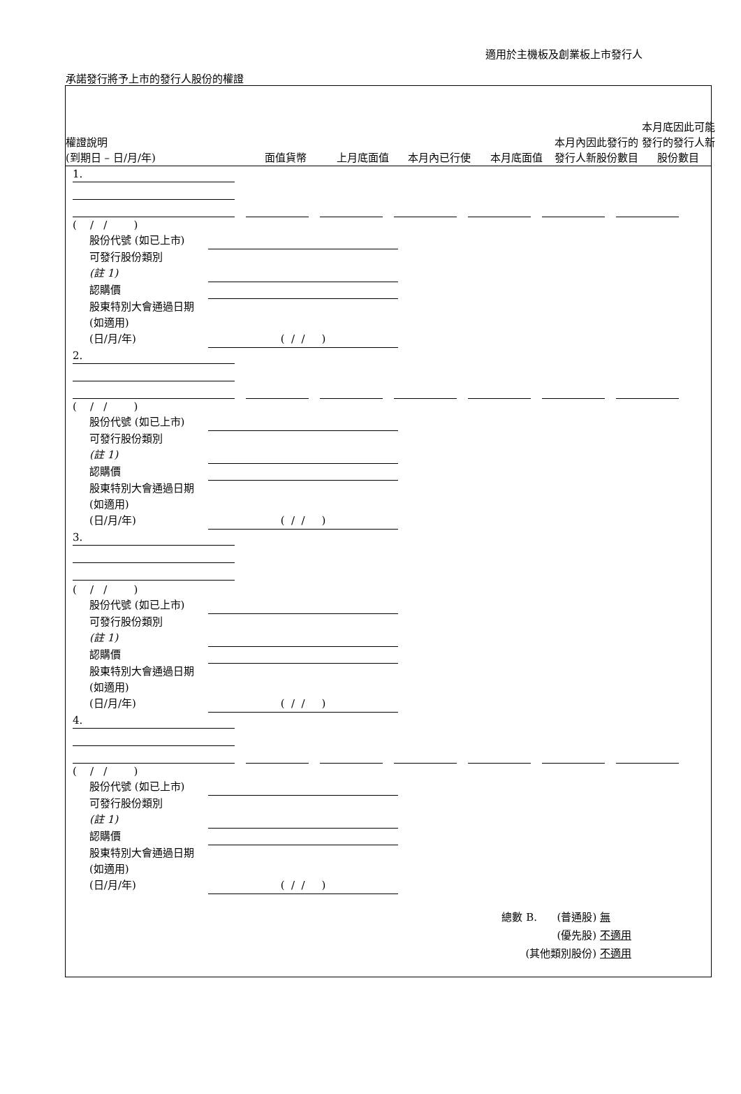適用於主機板及創業板上市發行人
承諾發行將予上市的發行人股份的權證
權證說明
(到期日 – 日/月/年)
面值貨幣
上月底面值
本月內已行使
本月底面值
本月內因此發行的發行人新股份數目
本月底因此可能發行的發行人新股份數目
1.
( / / )
股份代號 (如已上市)
可發行股份類別
(註 1)
認購價
股東特別大會通過日期 (如適用)
(日/月/年)
( / / )
2.
( / / )
股份代號 (如已上市)
可發行股份類別
(註 1)
認購價
股東特別大會通過日期 (如適用)
(日/月/年)
( / / )
3.
( / / )
股份代號 (如已上市)
可發行股份類別
(註 1)
認購價
股東特別大會通過日期 (如適用)
(日/月/年)
( / / )
4.
( / / )
股份代號 (如已上市)
可發行股份類別
(註 1)
認購價
股東特別大會通過日期 (如適用)
(日/月/年)
( / / )
總數 B. (普通股) 無
(優先股) 不適用
(其他類別股份) 不適用